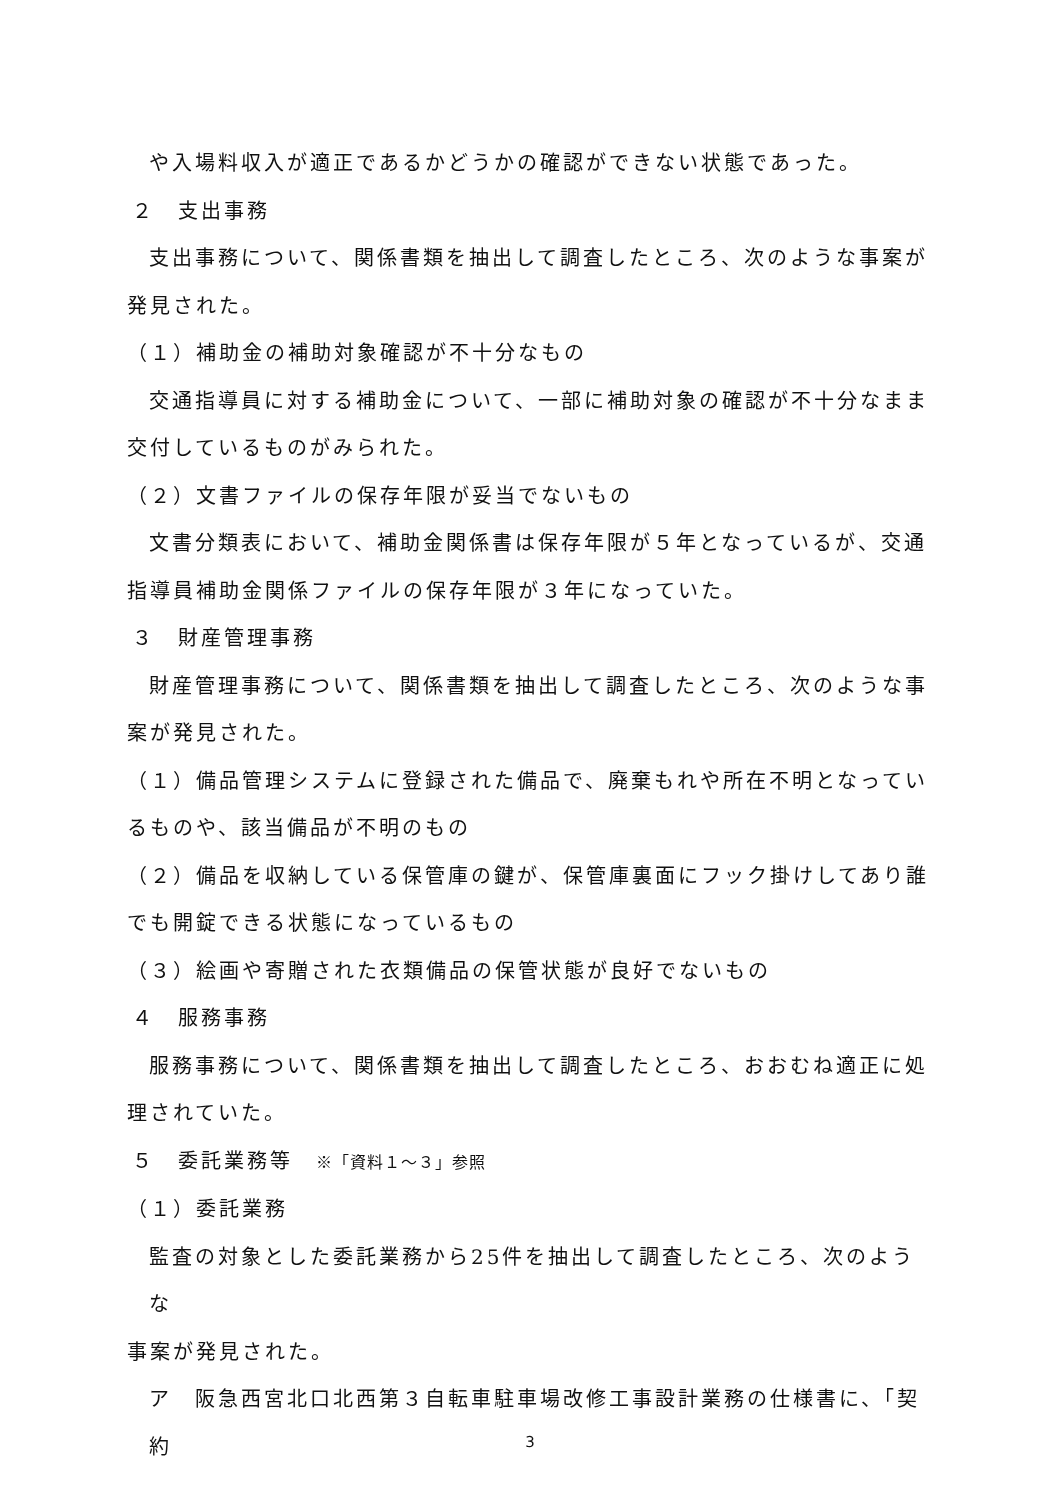や入場料収入が適正であるかどうかの確認ができない状態であった。
２　支出事務
支出事務について、関係書類を抽出して調査したところ、次のような事案が
発見された。
（１）補助金の補助対象確認が不十分なもの
交通指導員に対する補助金について、一部に補助対象の確認が不十分なまま
交付しているものがみられた。
（２）文書ファイルの保存年限が妥当でないもの
文書分類表において、補助金関係書は保存年限が５年となっているが、交通
指導員補助金関係ファイルの保存年限が３年になっていた。
３　財産管理事務
財産管理事務について、関係書類を抽出して調査したところ、次のような事
案が発見された。
（１）備品管理システムに登録された備品で、廃棄もれや所在不明となってい
るものや、該当備品が不明のもの
（２）備品を収納している保管庫の鍵が、保管庫裏面にフック掛けしてあり誰
でも開錠できる状態になっているもの
（３）絵画や寄贈された衣類備品の保管状態が良好でないもの
４　服務事務
服務事務について、関係書類を抽出して調査したところ、おおむね適正に処
理されていた。
５　委託業務等　※「資料１～３」参照
（１）委託業務
監査の対象とした委託業務から25件を抽出して調査したところ、次のような
事案が発見された。
ア　阪急西宮北口北西第３自転車駐車場改修工事設計業務の仕様書に、「契約
3